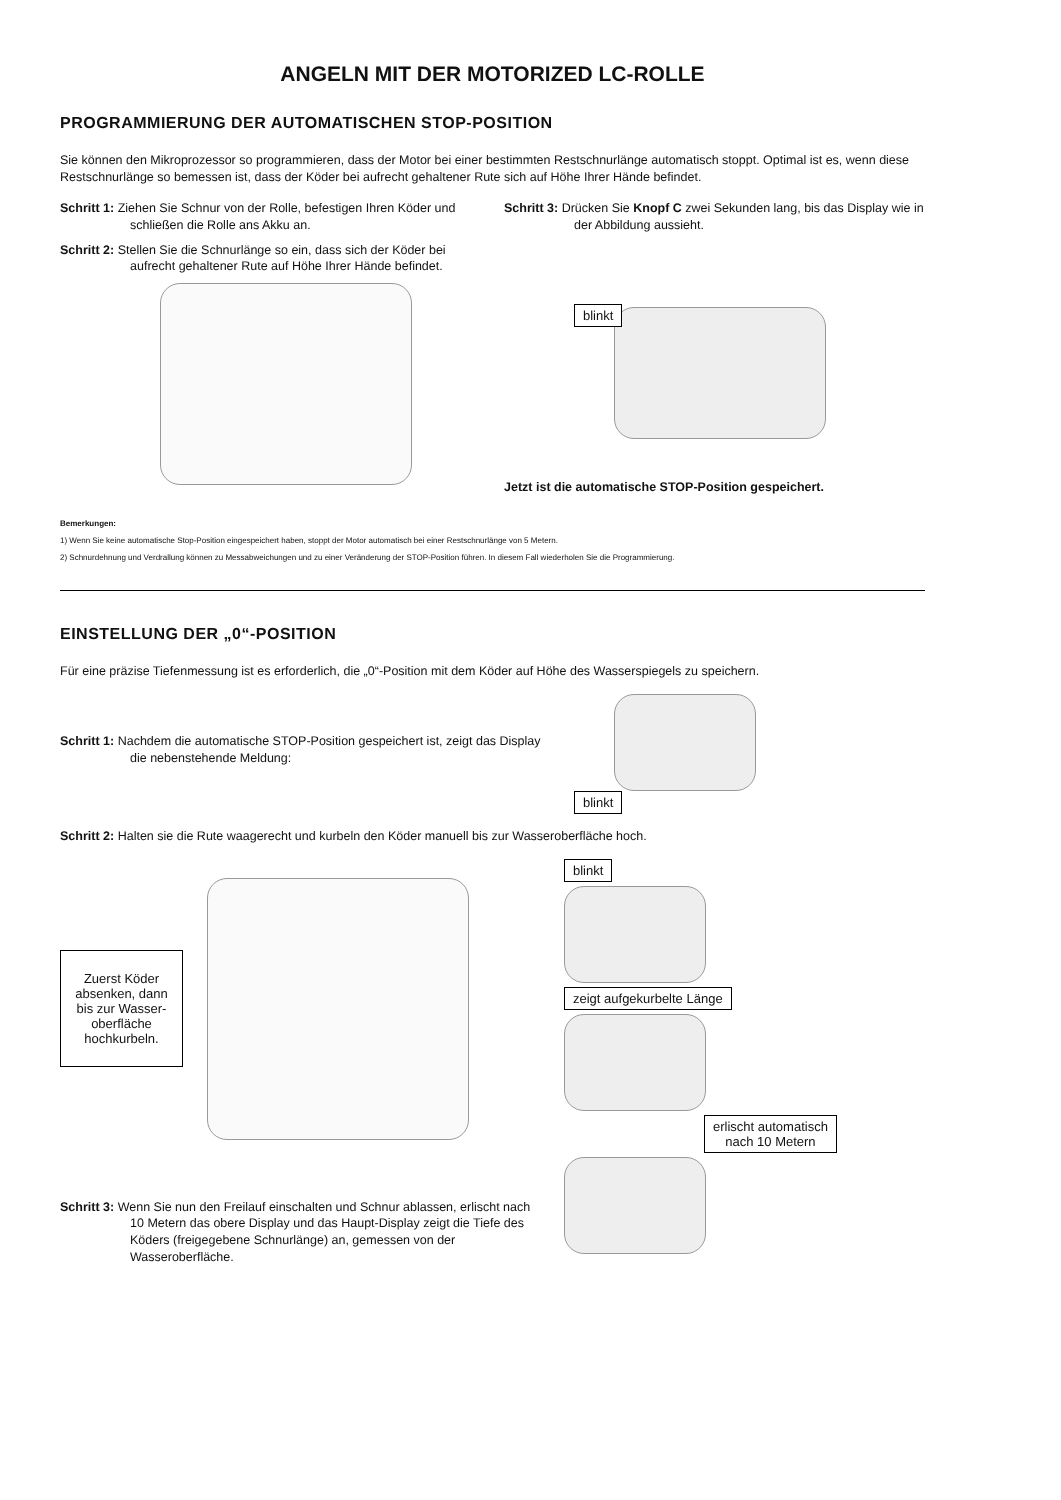ANGELN MIT DER MOTORIZED LC-ROLLE
PROGRAMMIERUNG DER AUTOMATISCHEN STOP-POSITION
Sie können den Mikroprozessor so programmieren, dass der Motor bei einer bestimmten Restschnurlänge automatisch stoppt. Optimal ist es, wenn diese Restschnurlänge so bemessen ist, dass der Köder bei aufrecht gehaltener Rute sich auf Höhe Ihrer Hände befindet.
Schritt 1: Ziehen Sie Schnur von der Rolle, befestigen Ihren Köder und schließen die Rolle ans Akku an.
Schritt 2: Stellen Sie die Schnurlänge so ein, dass sich der Köder bei aufrecht gehaltener Rute auf Höhe Ihrer Hände befindet.
Schritt 3: Drücken Sie Knopf C zwei Sekunden lang, bis das Display wie in der Abbildung aussieht.
blinkt
Jetzt ist die automatische STOP-Position gespeichert.
Bemerkungen:
1) Wenn Sie keine automatische Stop-Position eingespeichert haben, stoppt der Motor automatisch bei einer Restschnurlänge von 5 Metern.
2) Schnurdehnung und Verdrallung können zu Messabweichungen und zu einer Veränderung der STOP-Position führen. In diesem Fall wiederholen Sie die Programmierung.
EINSTELLUNG DER „0“-POSITION
Für eine präzise Tiefenmessung ist es erforderlich, die „0“-Position mit dem Köder auf Höhe des Wasserspiegels zu speichern.
Schritt 1: Nachdem die automatische STOP-Position gespeichert ist, zeigt das Display die nebenstehende Meldung:
blinkt
Schritt 2: Halten sie die Rute waagerecht und kurbeln den Köder manuell bis zur Wasseroberfläche hoch.
Zuerst Köder absenken, dann bis zur Wasser-oberfläche hochkurbeln.
Schritt 3: Wenn Sie nun den Freilauf einschalten und Schnur ablassen, erlischt nach 10 Metern das obere Display und das Haupt-Display zeigt die Tiefe des Köders (freigegebene Schnurlänge) an, gemessen von der Wasseroberfläche.
blinkt zeigt aufgekurbelte Länge
erlischt automatisch
nach 10 Metern